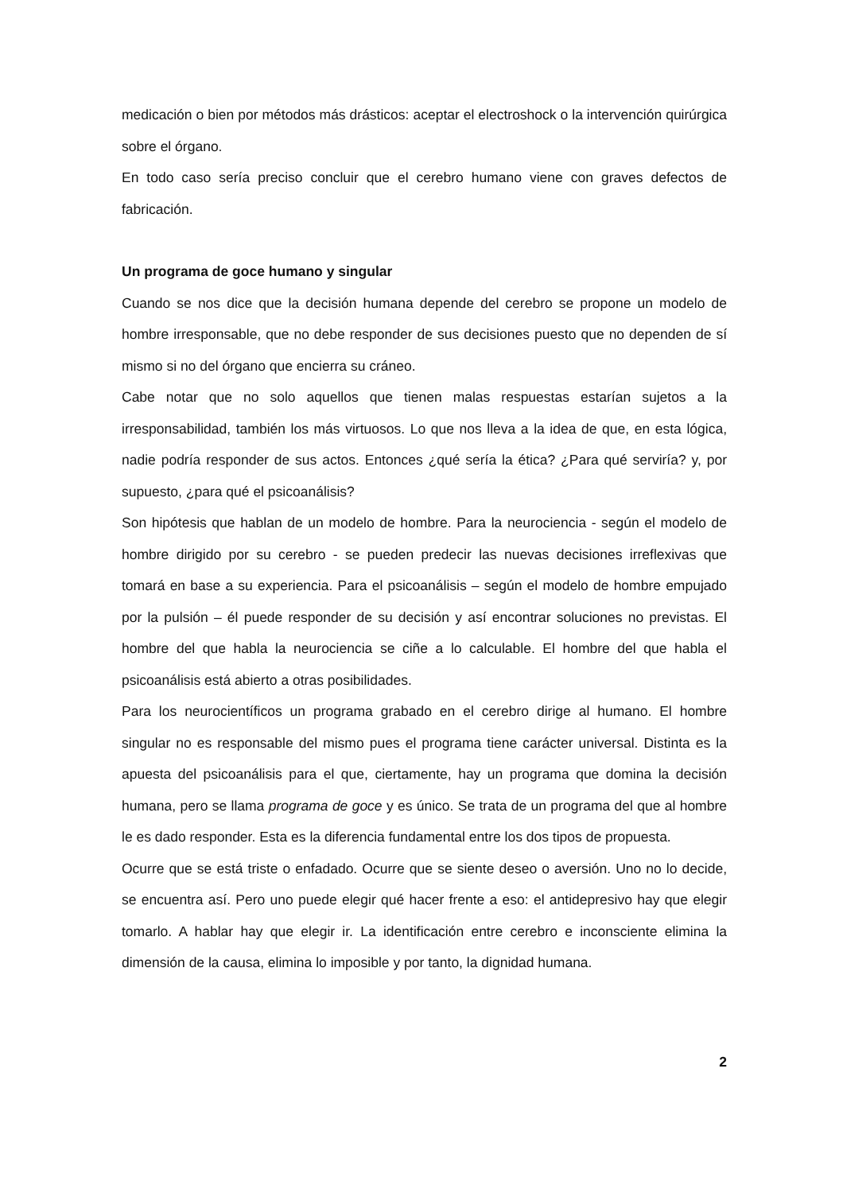medicación o bien por métodos más drásticos: aceptar el electroshock o la intervención quirúrgica sobre el órgano.
En todo caso sería preciso concluir que el cerebro humano viene con graves defectos de fabricación.
Un programa de goce humano y singular
Cuando se nos dice que la decisión humana depende del cerebro se propone un modelo de hombre irresponsable, que no debe responder de sus decisiones puesto que no dependen de sí mismo si no del órgano que encierra su cráneo.
Cabe notar que no solo aquellos que tienen malas respuestas estarían sujetos a la irresponsabilidad, también los más virtuosos. Lo que nos lleva a la idea de que, en esta lógica, nadie podría responder de sus actos. Entonces ¿qué sería la ética? ¿Para qué serviría? y, por supuesto, ¿para qué el psicoanálisis?
Son hipótesis que hablan de un modelo de hombre. Para la neurociencia - según el modelo de hombre dirigido por su cerebro - se pueden predecir las nuevas decisiones irreflexivas que tomará en base a su experiencia. Para el psicoanálisis – según el modelo de hombre empujado por la pulsión – él puede responder de su decisión y así encontrar soluciones no previstas. El hombre del que habla la neurociencia se ciñe a lo calculable. El hombre del que habla el psicoanálisis está abierto a otras posibilidades.
Para los neurocientíficos un programa grabado en el cerebro dirige al humano. El hombre singular no es responsable del mismo pues el programa tiene carácter universal. Distinta es la apuesta del psicoanálisis para el que, ciertamente, hay un programa que domina la decisión humana, pero se llama programa de goce y es único. Se trata de un programa del que al hombre le es dado responder. Esta es la diferencia fundamental entre los dos tipos de propuesta.
Ocurre que se está triste o enfadado. Ocurre que se siente deseo o aversión. Uno no lo decide, se encuentra así. Pero uno puede elegir qué hacer frente a eso: el antidepresivo hay que elegir tomarlo. A hablar hay que elegir ir. La identificación entre cerebro e inconsciente elimina la dimensión de la causa, elimina lo imposible y por tanto, la dignidad humana.
2